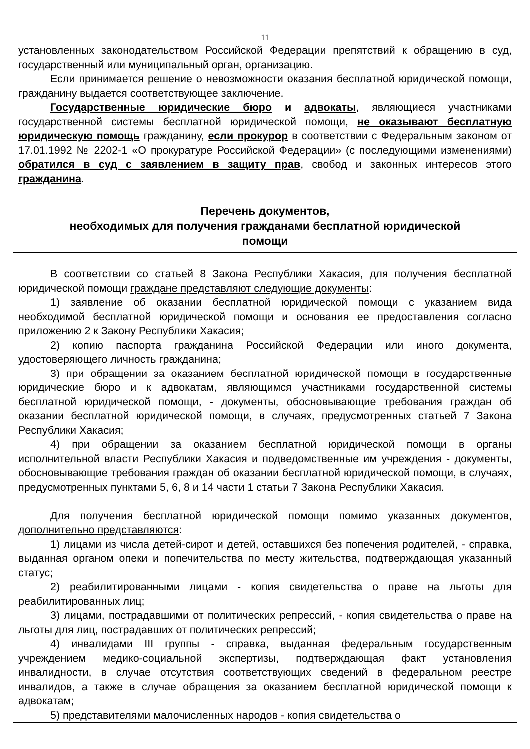11
установленных законодательством Российской Федерации препятствий к обращению в суд, государственный или муниципальный орган, организацию.
Если принимается решение о невозможности оказания бесплатной юридической помощи, гражданину выдается соответствующее заключение.
Государственные юридические бюро и адвокаты, являющиеся участниками государственной системы бесплатной юридической помощи, не оказывают бесплатную юридическую помощь гражданину, если прокурор в соответствии с Федеральным законом от 17.01.1992 № 2202-1 «О прокуратуре Российской Федерации» (с последующими изменениями) обратился в суд с заявлением в защиту прав, свобод и законных интересов этого гражданина.
Перечень документов,
необходимых для получения гражданами бесплатной юридической
помощи
В соответствии со статьей 8 Закона Республики Хакасия, для получения бесплатной юридической помощи граждане представляют следующие документы:
1) заявление об оказании бесплатной юридической помощи с указанием вида необходимой бесплатной юридической помощи и основания ее предоставления согласно приложению 2 к Закону Республики Хакасия;
2) копию паспорта гражданина Российской Федерации или иного документа, удостоверяющего личность гражданина;
3) при обращении за оказанием бесплатной юридической помощи в государственные юридические бюро и к адвокатам, являющимся участниками государственной системы бесплатной юридической помощи, - документы, обосновывающие требования граждан об оказании бесплатной юридической помощи, в случаях, предусмотренных статьей 7 Закона Республики Хакасия;
4) при обращении за оказанием бесплатной юридической помощи в органы исполнительной власти Республики Хакасия и подведомственные им учреждения - документы, обосновывающие требования граждан об оказании бесплатной юридической помощи, в случаях, предусмотренных пунктами 5, 6, 8 и 14 части 1 статьи 7 Закона Республики Хакасия.
Для получения бесплатной юридической помощи помимо указанных документов, дополнительно представляются:
1) лицами из числа детей-сирот и детей, оставшихся без попечения родителей, - справка, выданная органом опеки и попечительства по месту жительства, подтверждающая указанный статус;
2) реабилитированными лицами - копия свидетельства о праве на льготы для реабилитированных лиц;
3) лицами, пострадавшими от политических репрессий, - копия свидетельства о праве на льготы для лиц, пострадавших от политических репрессий;
4) инвалидами III группы - справка, выданная федеральным государственным учреждением медико-социальной экспертизы, подтверждающая факт установления инвалидности, в случае отсутствия соответствующих сведений в федеральном реестре инвалидов, а также в случае обращения за оказанием бесплатной юридической помощи к адвокатам;
5) представителями малочисленных народов - копия свидетельства о